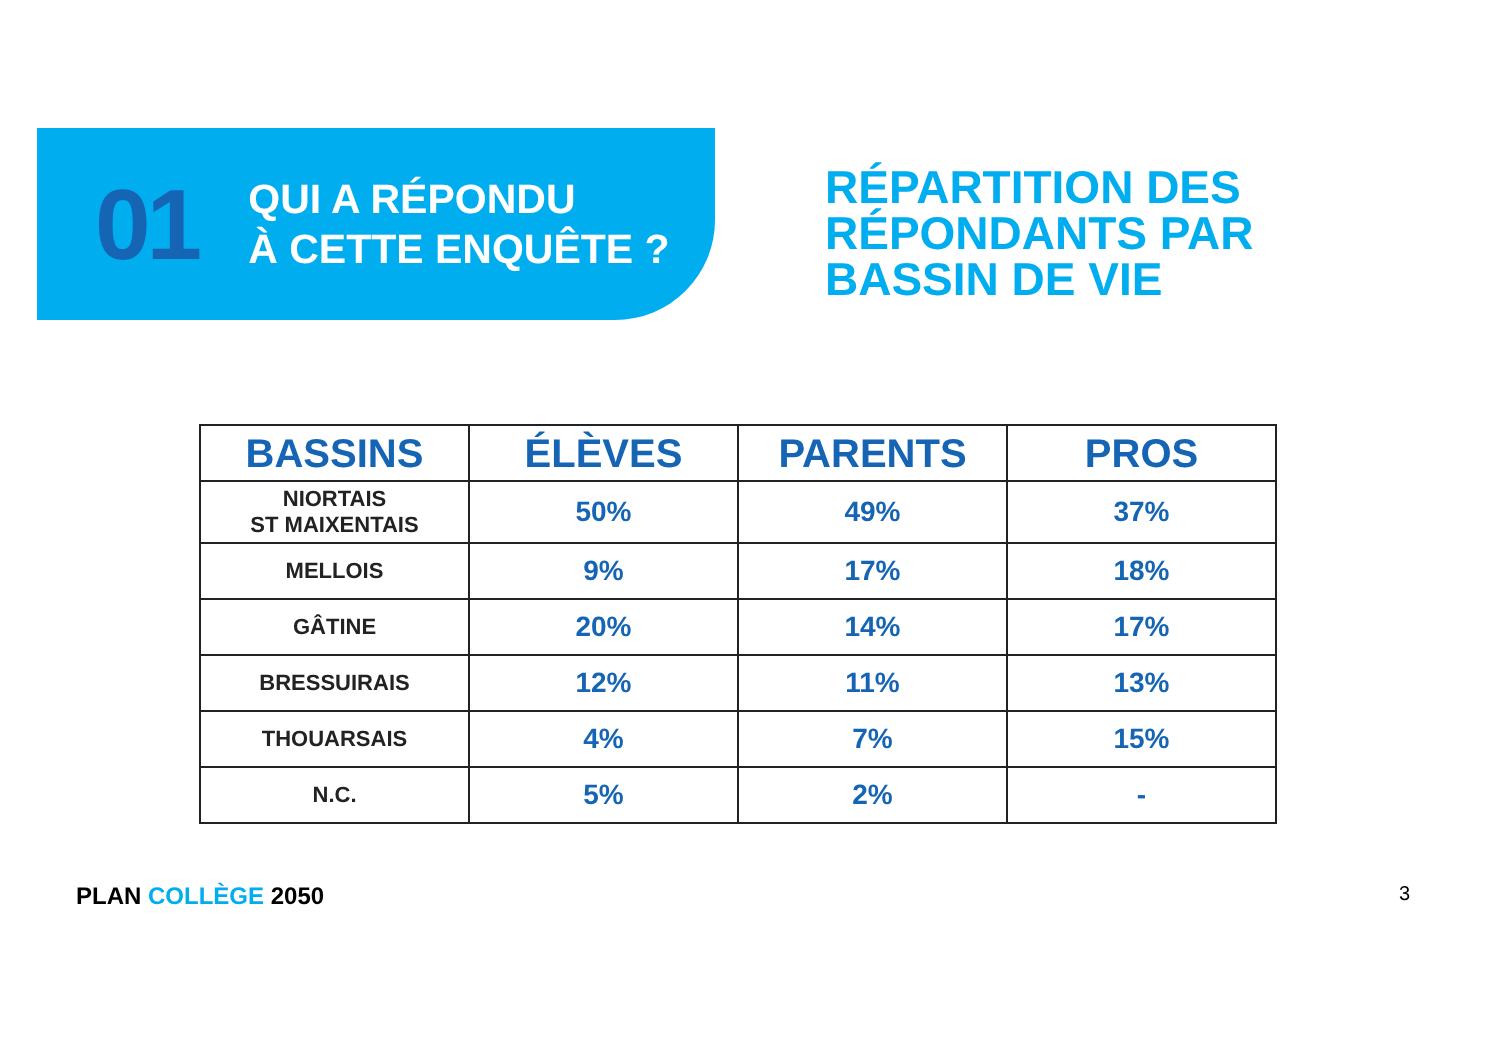01
QUI A RÉPONDU
À CETTE ENQUÊTE ?
RÉPARTITION DES
RÉPONDANTS PAR
BASSIN DE VIE
| BASSINS | ÉLÈVES | PARENTS | PROS |
| --- | --- | --- | --- |
| NIORTAIS ST MAIXENTAIS | 50% | 49% | 37% |
| MELLOIS | 9% | 17% | 18% |
| GÂTINE | 20% | 14% | 17% |
| BRESSUIRAIS | 12% | 11% | 13% |
| THOUARSAIS | 4% | 7% | 15% |
| N.C. | 5% | 2% | - |
PLAN COLLÈGE 2050
3